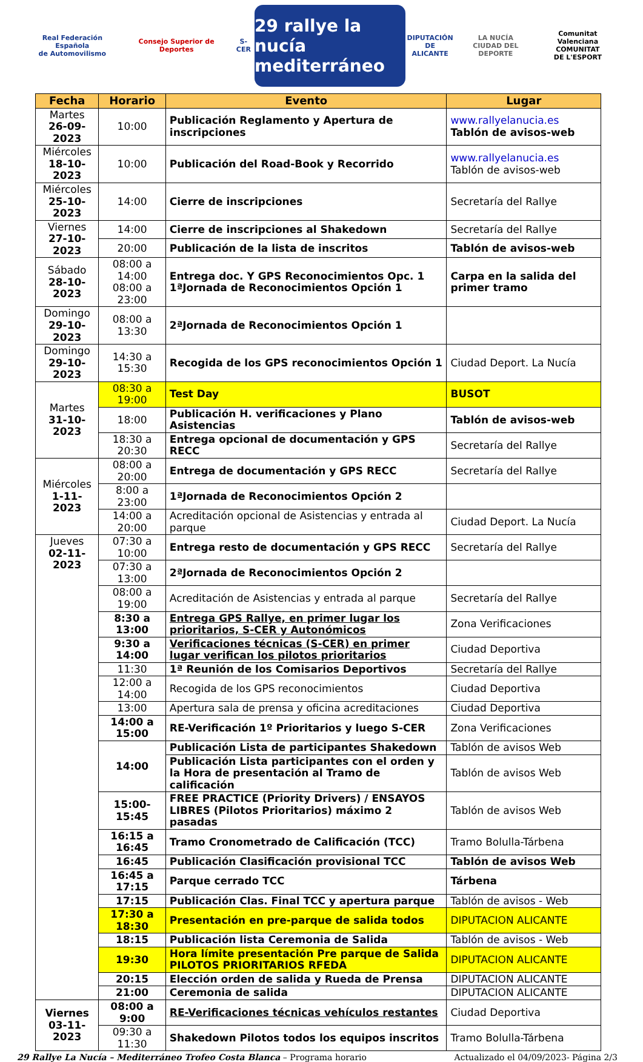Real Federación Española
de Automovilismo
Consejo Superior de Deportes S-CER
29 rallye la nucía mediterráneo
DIPUTACIÓN
DE ALICANTE
LA NUCÍA
CIUDAD DEL DEPORTE
Comunitat Valenciana
COMUNITAT
DE L'ESPORT
| Fecha | Horario | Evento | Lugar |
| --- | --- | --- | --- |
| Martes 26-09-2023 | 10:00 | Publicación Reglamento y Apertura de inscripciones | www.rallyelanucia.es Tablón de avisos-web |
| Miércoles 18-10-2023 | 10:00 | Publicación del Road-Book y Recorrido | www.rallyelanucia.es Tablón de avisos-web |
| Miércoles 25-10-2023 | 14:00 | Cierre de inscripciones | Secretaría del Rallye |
| Viernes 27-10-2023 | 14:00 | Cierre de inscripciones al Shakedown | Secretaría del Rallye |
| | 20:00 | Publicación de la lista de inscritos | Tablón de avisos-web |
| Sábado 28-10-2023 | 08:00 a 14:00 08:00 a 23:00 | Entrega doc. Y GPS Reconocimientos Opc. 1 1ªJornada de Reconocimientos Opción 1 | Carpa en la salida del primer tramo |
| Domingo 29-10-2023 | 08:00 a 13:30 | 2ªJornada de Reconocimientos Opción 1 | |
| Domingo 29-10-2023 | 14:30 a 15:30 | Recogida de los GPS reconocimientos Opción 1 | Ciudad Deport. La Nucía |
| Martes 31-10-2023 | 08:30 a 19:00 | Test Day | BUSOT |
| | 18:00 | Publicación H. verificaciones y Plano Asistencias | Tablón de avisos-web |
| | 18:30 a 20:30 | Entrega opcional de documentación y GPS RECC | Secretaría del Rallye |
| Miércoles 1-11-2023 | 08:00 a 20:00 | Entrega de documentación y GPS RECC | Secretaría del Rallye |
| | 8:00 a 23:00 | 1ªJornada de Reconocimientos Opción 2 | |
| | 14:00 a 20:00 | Acreditación opcional de Asistencias y entrada al parque | Ciudad Deport. La Nucía |
| Jueves 02-11-2023 | 07:30 a 10:00 | Entrega resto de documentación y GPS RECC | Secretaría del Rallye |
| | 07:30 a 13:00 | 2ªJornada de Reconocimientos Opción 2 | |
| | 08:00 a 19:00 | Acreditación de Asistencias y entrada al parque | Secretaría del Rallye |
| | 8:30 a 13:00 | Entrega GPS Rallye, en primer lugar los prioritarios, S-CER y Autonómicos | Zona Verificaciones |
| | 9:30 a 14:00 | Verificaciones técnicas (S-CER) en primer lugar verifican los pilotos prioritarios | Ciudad Deportiva |
| | 11:30 | 1ª Reunión de los Comisarios Deportivos | Secretaría del Rallye |
| | 12:00 a 14:00 | Recogida de los GPS reconocimientos | Ciudad Deportiva |
| | 13:00 | Apertura sala de prensa y oficina acreditaciones | Ciudad Deportiva |
| | 14:00 a 15:00 | RE-Verificación 1º Prioritarios y luego S-CER | Zona Verificaciones |
| | 14:00 | Publicación Lista de participantes Shakedown | Tablón de avisos Web |
| | | Publicación Lista participantes con el orden y la Hora de presentación al Tramo de calificación | Tablón de avisos Web |
| | 15:00-15:45 | FREE PRACTICE (Priority Drivers) / ENSAYOS LIBRES (Pilotos Prioritarios) máximo 2 pasadas | Tablón de avisos Web |
| | 16:15 a 16:45 | Tramo Cronometrado de Calificación (TCC) | Tramo Bolulla-Tárbena |
| | 16:45 | Publicación Clasificación provisional TCC | Tablón de avisos Web |
| | 16:45 a 17:15 | Parque cerrado TCC | Tárbena |
| | 17:15 | Publicación Clas. Final TCC y apertura parque | Tablón de avisos - Web |
| | 17:30 a 18:30 | Presentación en pre-parque de salida todos | DIPUTACION ALICANTE |
| | 18:15 | Publicación lista Ceremonia de Salida | Tablón de avisos - Web |
| | 19:30 | Hora límite presentación Pre parque de Salida PILOTOS PRIORITARIOS RFEDA | DIPUTACION ALICANTE |
| | 20:15 | Elección orden de salida y Rueda de Prensa | DIPUTACION ALICANTE |
| | 21:00 | Ceremonia de salida | DIPUTACION ALICANTE |
| Viernes 03-11-2023 | 08:00 a 9:00 | RE-Verificaciones técnicas vehículos restantes | Ciudad Deportiva |
| | 09:30 a 11:30 | Shakedown Pilotos todos los equipos inscritos | Tramo Bolulla-Tárbena |
29 Rallye La Nucía – Mediterráneo Trofeo Costa Blanca – Programa horario Actualizado el 04/09/2023- Página 2/3